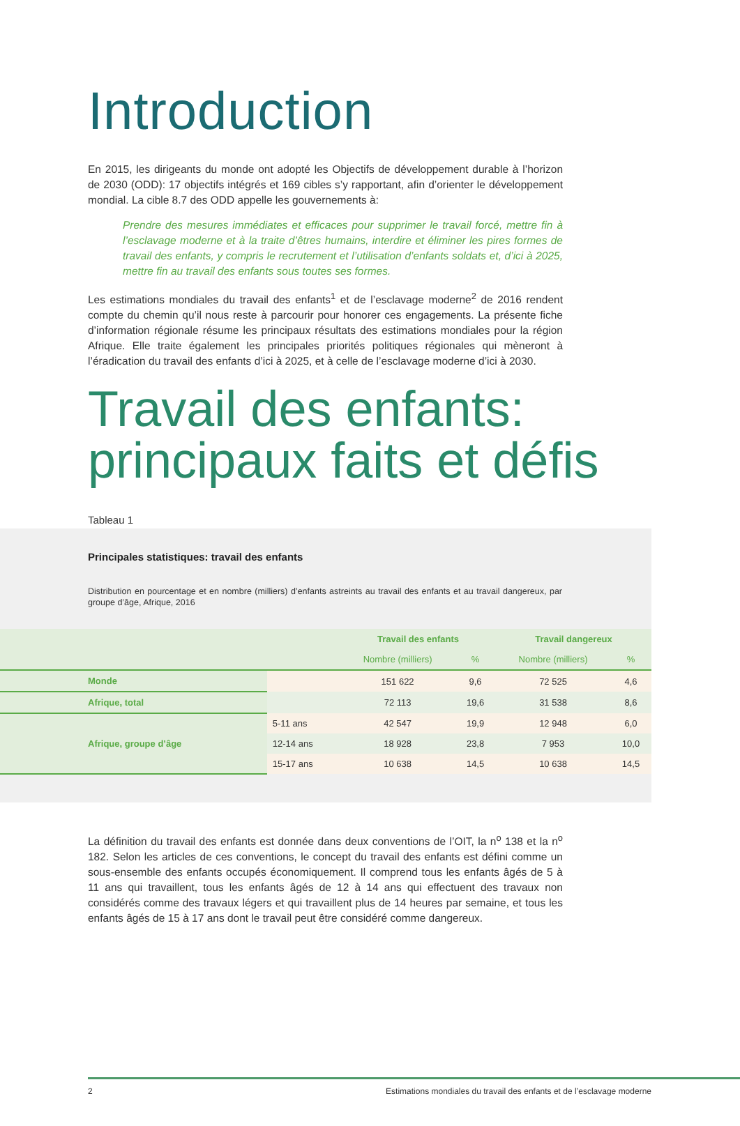Introduction
En 2015, les dirigeants du monde ont adopté les Objectifs de développement durable à l’horizon de 2030 (ODD): 17 objectifs intégrés et 169 cibles s’y rapportant, afin d’orienter le développement mondial. La cible 8.7 des ODD appelle les gouvernements à:
Prendre des mesures immédiates et efficaces pour supprimer le travail forcé, mettre fin à l’esclavage moderne et à la traite d’êtres humains, interdire et éliminer les pires formes de travail des enfants, y compris le recrutement et l’utilisation d’enfants soldats et, d’ici à 2025, mettre fin au travail des enfants sous toutes ses formes.
Les estimations mondiales du travail des enfants<sup>1</sup> et de l’esclavage moderne<sup>2</sup> de 2016 rendent compte du chemin qu’il nous reste à parcourir pour honorer ces engagements. La présente fiche d’information régionale résume les principaux résultats des estimations mondiales pour la région Afrique. Elle traite également les principales priorités politiques régionales qui mèneront à l’éradication du travail des enfants d’ici à 2025, et à celle de l’esclavage moderne d’ici à 2030.
Travail des enfants:
principaux faits et défis
Tableau 1
Principales statistiques: travail des enfants
Distribution en pourcentage et en nombre (milliers) d’enfants astreints au travail des enfants et au travail dangereux, par groupe d’âge, Afrique, 2016
| | | Travail des enfants | | Travail dangereux | |
| --- | --- | --- | --- | --- | --- |
| | | Nombre (milliers) | % | Nombre (milliers) | % |
| Monde | | 151 622 | 9,6 | 72 525 | 4,6 |
| Afrique, total | | 72 113 | 19,6 | 31 538 | 8,6 |
| Afrique, groupe d’âge | 5-11 ans | 42 547 | 19,9 | 12 948 | 6,0 |
| | 12-14 ans | 18 928 | 23,8 | 7 953 | 10,0 |
| | 15-17 ans | 10 638 | 14,5 | 10 638 | 14,5 |
La définition du travail des enfants est donnée dans deux conventions de l’OIT, la n<sup>o</sup> 138 et la n<sup>o</sup> 182. Selon les articles de ces conventions, le concept du travail des enfants est défini comme un sous-ensemble des enfants occupés économiquement. Il comprend tous les enfants âgés de 5 à 11 ans qui travaillent, tous les enfants âgés de 12 à 14 ans qui effectuent des travaux non considérés comme des travaux légers et qui travaillent plus de 14 heures par semaine, et tous les enfants âgés de 15 à 17 ans dont le travail peut être considéré comme dangereux.
2 Estimations mondiales du travail des enfants et de l’esclavage moderne